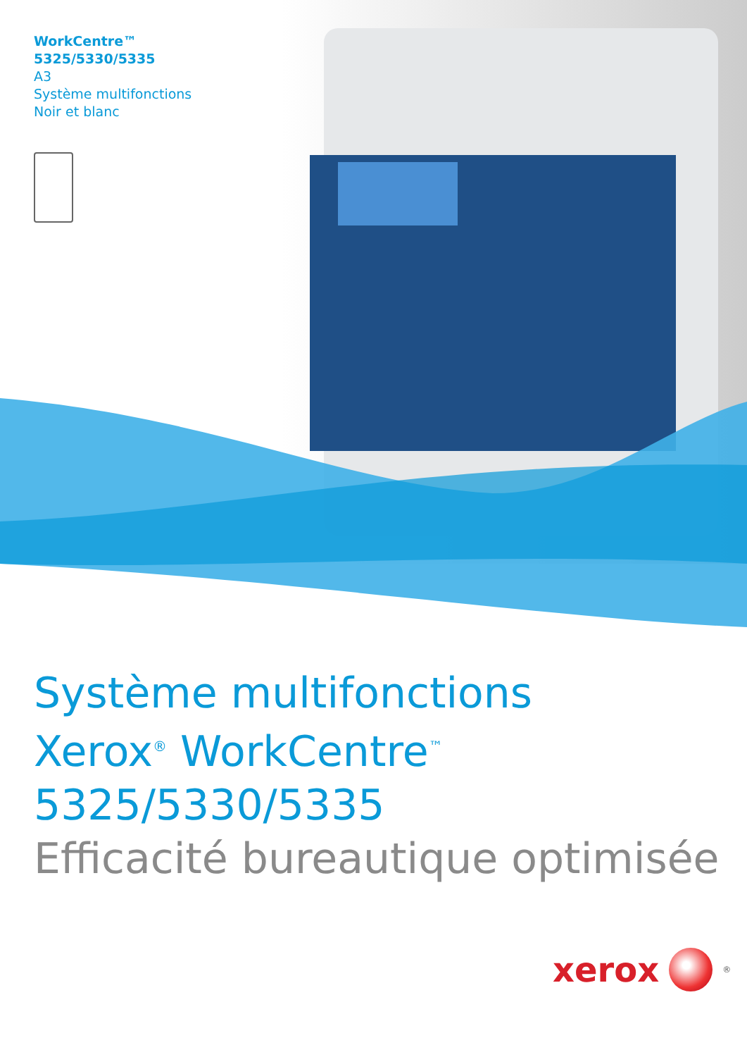WorkCentre™
5325/5330/5335
A3
Système multifonctions
Noir et blanc
Système multifonctions
Xerox<sup>®</sup> WorkCentre<sup>™</sup>
5325/5330/5335
Efficacité bureautique optimisée
xerox
<sup>®</sup>